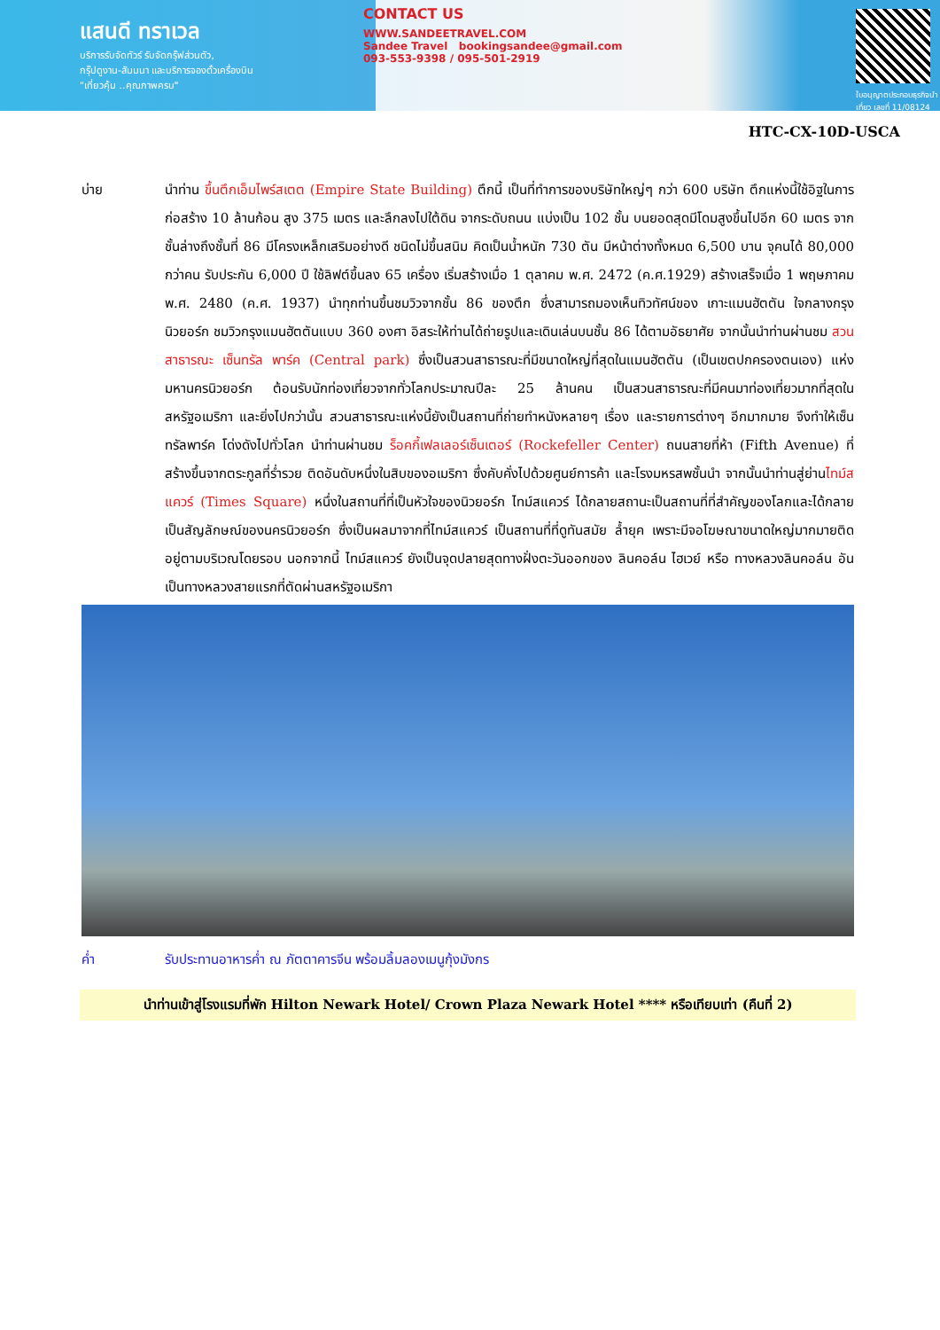แสนดี ทราเวล
บริการรับจัดทัวร์ รับจัดกรุ๊ฟส่วนตัว,
กรุ๊ปดูงาน-สัมมนา และบริการจองตั๋วเครื่องบิน
"เที่ยวคุ้ม ..คุณภาพครบ"
CONTACT US
WWW.SANDEETRAVEL.COM
Sandee Travel bookingsandee@gmail.com
093-553-9398 / 095-501-2919
ใบอนุญาตประกอบธุรกิจนำเที่ยว เลขที่ 11/08124
HTC-CX-10D-USCA
บ่าย นำท่าน ขึ้นตึกเอ็มไพร์สเตต (Empire State Building) ตึกนี้ เป็นที่ทำการของบริษัทใหญ่ๆ กว่า 600 บริษัท ตึกแห่งนี้ใช้อิฐในการก่อสร้าง 10 ล้านก้อน สูง 375 เมตร และลึกลงไปใต้ดิน จากระดับถนน แบ่งเป็น 102 ชั้น บนยอดสุดมีโดมสูงขึ้นไปอีก 60 เมตร จากชั้นล่างถึงชั้นที่ 86 มีโครงเหล็กเสริมอย่างดี ชนิดไม่ขึ้นสนิม คิดเป็นน้ำหนัก 730 ตัน มีหน้าต่างทั้งหมด 6,500 บาน จุคนได้ 80,000 กว่าคน รับประกัน 6,000 ปี ใช้ลิฟต์ขึ้นลง 65 เครื่อง เริ่มสร้างเมื่อ 1 ตุลาคม พ.ศ. 2472 (ค.ศ.1929) สร้างเสร็จเมื่อ 1 พฤษภาคม พ.ศ. 2480 (ค.ศ. 1937) นำทุกท่านขึ้นชมวิวจากชั้น 86 ของตึก ซึ่งสามารถมองเห็นทิวทัศน์ของ เกาะแมนฮัตตัน ใจกลางกรุงนิวยอร์ก ชมวิวกรุงแมนฮัตตันแบบ 360 องศา อิสระให้ท่านได้ถ่ายรูปและเดินเล่นบนชั้น 86 ได้ตามอัธยาศัย จากนั้นนำท่านผ่านชม สวนสาธารณะ เซ็นทรัล พาร์ค (Central park) ซึ่งเป็นสวนสาธารณะที่มีขนาดใหญ่ที่สุดในแมนฮัตตัน (เป็นเขตปกครองตนเอง) แห่งมหานครนิวยอร์ก ต้อนรับนักท่องเที่ยวจากทั่วโลกประมาณปีละ 25 ล้านคน เป็นสวนสาธารณะที่มีคนมาท่องเที่ยวมากที่สุดในสหรัฐอเมริกา และยิ่งไปกว่านั้น สวนสาธารณะแห่งนี้ยังเป็นสถานที่ถ่ายทำหนังหลายๆ เรื่อง และรายการต่างๆ อีกมากมาย จึงทำให้เซ็นทรัลพาร์ค โด่งดังไปทั่วโลก นำท่านผ่านชม ร็อคกี้เฟลเลอร์เซ็นเตอร์ (Rockefeller Center) ถนนสายที่ห้า (Fifth Avenue) ที่สร้างขึ้นจากตระกูลที่ร่ำรวย ติดอันดับหนึ่งในสิบของอเมริกา ซึ่งคับคั่งไปด้วยศูนย์การค้า และโรงมหรสพชั้นนำ จากนั้นนำท่านสู่ย่านไทม์สแควร์ (Times Square) หนึ่งในสถานที่ที่เป็นหัวใจของนิวยอร์ก ไทม์สแควร์ ได้กลายสถานะเป็นสถานที่ที่สำคัญของโลกและได้กลายเป็นสัญลักษณ์ของนครนิวยอร์ก ซึ่งเป็นผลมาจากที่ไทม์สแควร์ เป็นสถานที่ที่ดูทันสมัย ล้ำยุค เพราะมีจอโฆษณาขนาดใหญ่มากมายติดอยู่ตามบริเวณโดยรอบ นอกจากนี้ ไทม์สแควร์ ยังเป็นจุดปลายสุดทางฝั่งตะวันออกของ ลินคอล์น ไฮเวย์ หรือ ทางหลวงลินคอล์น อันเป็นทางหลวงสายแรกที่ตัดผ่านสหรัฐอเมริกา
ค่ำ รับประทานอาหารค่ำ ณ ภัตตาคารจีน พร้อมลิ้มลองเมนูกุ้งมังกร
นำท่านเข้าสู่โรงแรมที่พัก Hilton Newark Hotel/ Crown Plaza Newark Hotel **** หรือเทียบเท่า (คืนที่ 2)